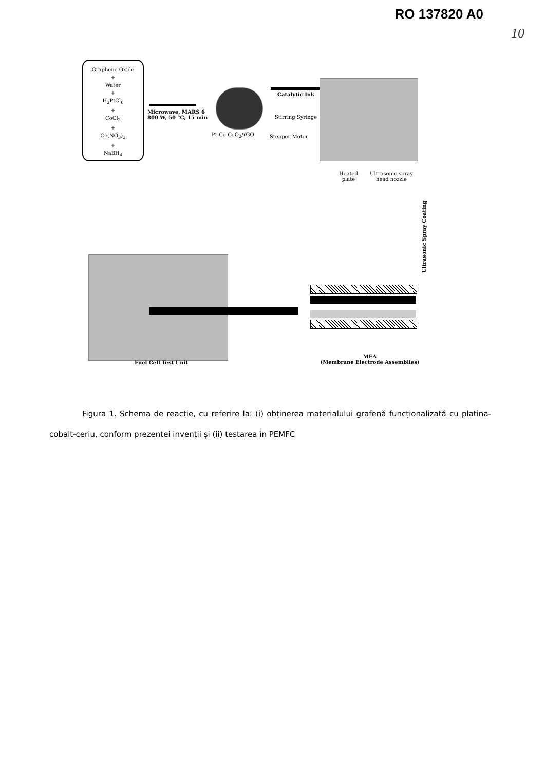RO 137820 A0
10
Graphene Oxide
+
Water
+
H<sub>2</sub>PtCl<sub>6</sub>
+
CoCl<sub>2</sub>
+
Ce(NO<sub>3</sub>)<sub>3</sub>
+
NaBH<sub>4</sub>
Microwave, MARS 6
800 W, 50 °C, 15 min
Pt-Co-CeO<sub>2</sub>/rGO
Catalytic Ink
Stirring Syringe
Stepper Motor
Heated
plate
Ultrasonic spray
head nozzle
Ultrasonic Spray Coating
Fuel Cell Test Unit
MEA
(Membrane Electrode Assemblies)
Figura 1. Schema de reacție, cu referire la: (i) obținerea materialului grafenă funcționalizată cu platina-cobalt-ceriu, conform prezentei invenții și (ii) testarea în PEMFC